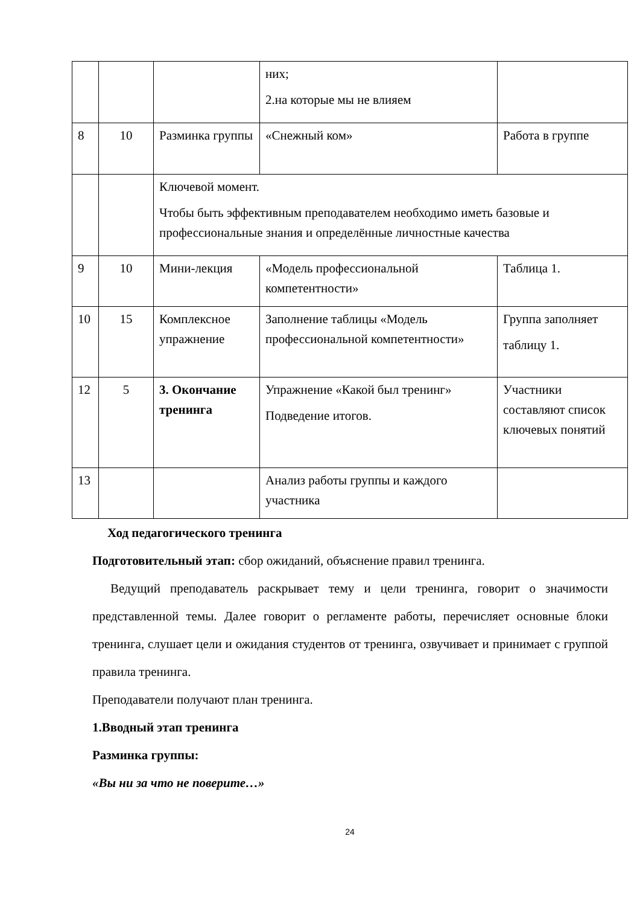| | | | них; 2.на которые мы не влияем | |
| 8 | 10 | Разминка группы | «Снежный ком» | Работа в группе |
| | | Ключевой момент. Чтобы быть эффективным преподавателем необходимо иметь базовые и профессиональные знания и определённые личностные качества | | |
| 9 | 10 | Мини-лекция | «Модель профессиональной компетентности» | Таблица 1. |
| 10 | 15 | Комплексное упражнение | Заполнение таблицы «Модель профессиональной компетентности» | Группа заполняет таблицу 1. |
| 12 | 5 | 3. Окончание тренинга | Упражнение «Какой был тренинг» Подведение итогов. | Участники составляют список ключевых понятий |
| 13 | | | Анализ работы группы и каждого участника | |
Ход педагогического тренинга
Подготовительный этап: сбор ожиданий, объяснение правил тренинга.
Ведущий преподаватель раскрывает тему и цели тренинга, говорит о значимости представленной темы. Далее говорит о регламенте работы, перечисляет основные блоки тренинга, слушает цели и ожидания студентов от тренинга, озвучивает и принимает с группой правила тренинга.
Преподаватели получают план тренинга.
1.Вводный этап тренинга
Разминка группы:
«Вы ни за что не поверите…»
24